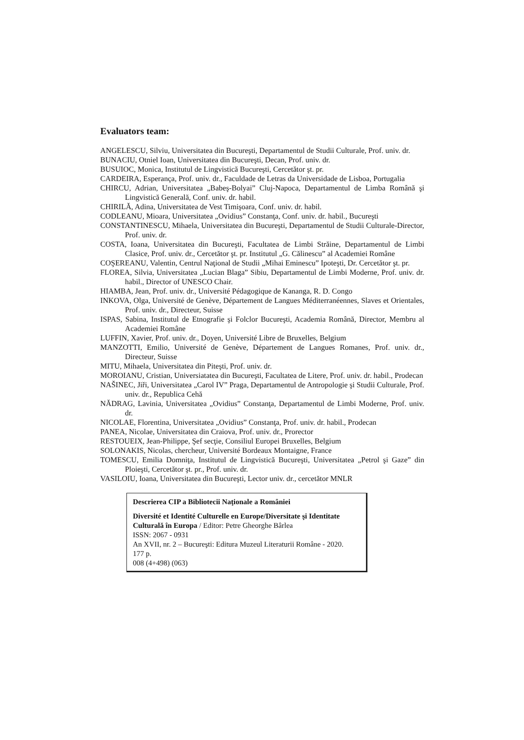Evaluators team:
ANGELESCU, Silviu, Universitatea din Bucureşti, Departamentul de Studii Culturale, Prof. univ. dr.
BUNACIU, Otniel Ioan, Universitatea din Bucureşti, Decan, Prof. univ. dr.
BUSUIOC, Monica, Institutul de Lingvistică Bucureşti, Cercetător şt. pr.
CARDEIRA, Esperança, Prof. univ. dr., Faculdade de Letras da Universidade de Lisboa, Portugalia
CHIRCU, Adrian, Universitatea „Babeş-Bolyai” Cluj-Napoca, Departamentul de Limba Română şi Lingvistică Generală, Conf. univ. dr. habil.
CHIRILĂ, Adina, Universitatea de Vest Timişoara, Conf. univ. dr. habil.
CODLEANU, Mioara, Universitatea „Ovidius” Constanţa, Conf. univ. dr. habil., Bucureşti
CONSTANTINESCU, Mihaela, Universitatea din Bucureşti, Departamentul de Studii Culturale-Director, Prof. univ. dr.
COSTA, Ioana, Universitatea din Bucureşti, Facultatea de Limbi Străine, Departamentul de Limbi Clasice, Prof. univ. dr., Cercetător şt. pr. Institutul „G. Călinescu” al Academiei Române
COŞEREANU, Valentin, Centrul Naţional de Studii „Mihai Eminescu” Ipoteşti, Dr. Cercetător şt. pr.
FLOREA, Silvia, Universitatea „Lucian Blaga” Sibiu, Departamentul de Limbi Moderne, Prof. univ. dr. habil., Director of UNESCO Chair.
HIAMBA, Jean, Prof. univ. dr., Université Pédagogique de Kananga, R. D. Congo
INKOVA, Olga, Université de Genève, Département de Langues Méditerranéennes, Slaves et Orientales, Prof. univ. dr., Directeur, Suisse
ISPAS, Sabina, Institutul de Etnografie şi Folclor Bucureşti, Academia Română, Director, Membru al Academiei Române
LUFFIN, Xavier, Prof. univ. dr., Doyen, Université Libre de Bruxelles, Belgium
MANZOTTI, Emilio, Université de Genève, Département de Langues Romanes, Prof. univ. dr., Directeur, Suisse
MITU, Mihaela, Universitatea din Piteşti, Prof. univ. dr.
MOROIANU, Cristian, Universiatatea din Bucureşti, Facultatea de Litere, Prof. univ. dr. habil., Prodecan
NAŠINEC, Jiři, Universitatea „Carol IV” Praga, Departamentul de Antropologie şi Studii Culturale, Prof. univ. dr., Republica Cehă
NĂDRAG, Lavinia, Universitatea „Ovidius” Constanţa, Departamentul de Limbi Moderne, Prof. univ. dr.
NICOLAE, Florentina, Universitatea „Ovidius” Constanţa, Prof. univ. dr. habil., Prodecan
PANEA, Nicolae, Universitatea din Craiova, Prof. univ. dr., Prorector
RESTOUEIX, Jean-Philippe, Şef secţie, Consiliul Europei Bruxelles, Belgium
SOLONAKIS, Nicolas, chercheur, Université Bordeaux Montaigne, France
TOMESCU, Emilia Domniţa, Institutul de Lingvistică Bucureşti, Universitatea „Petrol şi Gaze” din Ploieşti, Cercetător şt. pr., Prof. univ. dr.
VASILOIU, Ioana, Universitatea din Bucureşti, Lector univ. dr., cercetător MNLR
Descrierea CIP a Bibliotecii Naţionale a României
Diversité et Identité Culturelle en Europe/Diversitate şi Identitate Culturală în Europa / Editor: Petre Gheorghe Bârlea
ISSN: 2067 - 0931
An XVII, nr. 2 – Bucureşti: Editura Muzeul Literaturii Române - 2020.
177 p.
008 (4+498) (063)